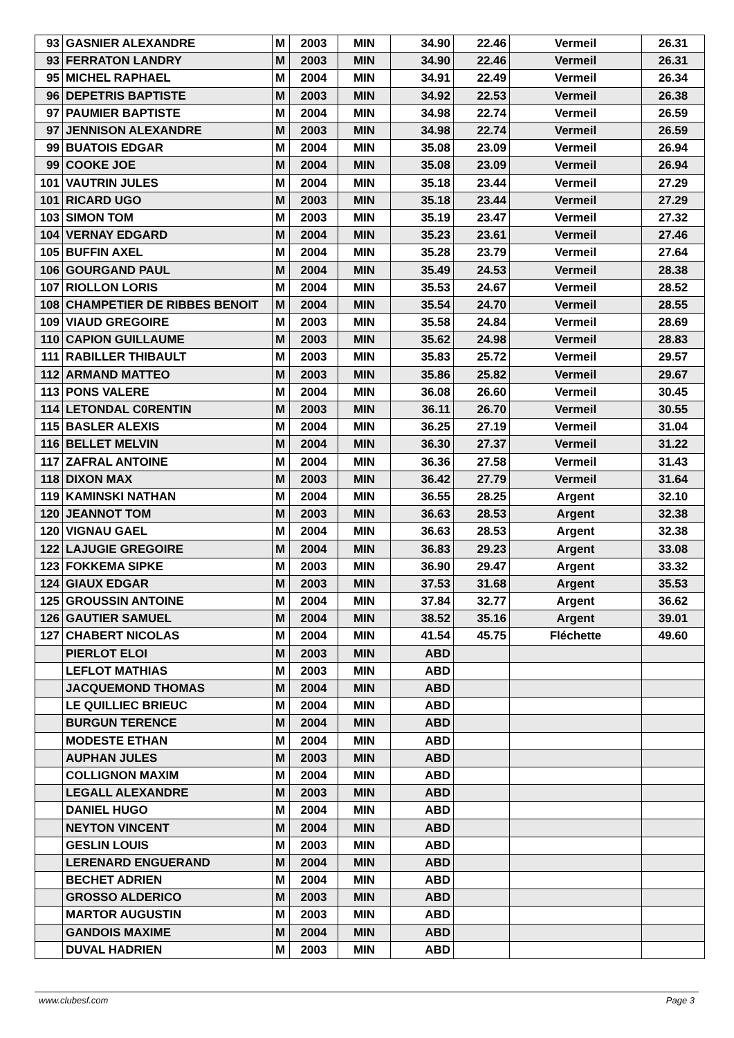| 93 | GASNIER ALEXANDRE | M | 2003 | MIN | 34.90 | 22.46 | Vermeil | 26.31 |
| 93 | FERRATON LANDRY | M | 2003 | MIN | 34.90 | 22.46 | Vermeil | 26.31 |
| 95 | MICHEL RAPHAEL | M | 2004 | MIN | 34.91 | 22.49 | Vermeil | 26.34 |
| 96 | DEPETRIS BAPTISTE | M | 2003 | MIN | 34.92 | 22.53 | Vermeil | 26.38 |
| 97 | PAUMIER BAPTISTE | M | 2004 | MIN | 34.98 | 22.74 | Vermeil | 26.59 |
| 97 | JENNISON ALEXANDRE | M | 2003 | MIN | 34.98 | 22.74 | Vermeil | 26.59 |
| 99 | BUATOIS EDGAR | M | 2004 | MIN | 35.08 | 23.09 | Vermeil | 26.94 |
| 99 | COOKE JOE | M | 2004 | MIN | 35.08 | 23.09 | Vermeil | 26.94 |
| 101 | VAUTRIN JULES | M | 2004 | MIN | 35.18 | 23.44 | Vermeil | 27.29 |
| 101 | RICARD UGO | M | 2003 | MIN | 35.18 | 23.44 | Vermeil | 27.29 |
| 103 | SIMON TOM | M | 2003 | MIN | 35.19 | 23.47 | Vermeil | 27.32 |
| 104 | VERNAY EDGARD | M | 2004 | MIN | 35.23 | 23.61 | Vermeil | 27.46 |
| 105 | BUFFIN AXEL | M | 2004 | MIN | 35.28 | 23.79 | Vermeil | 27.64 |
| 106 | GOURGAND PAUL | M | 2004 | MIN | 35.49 | 24.53 | Vermeil | 28.38 |
| 107 | RIOLLON LORIS | M | 2004 | MIN | 35.53 | 24.67 | Vermeil | 28.52 |
| 108 | CHAMPETIER DE RIBBES BENOIT | M | 2004 | MIN | 35.54 | 24.70 | Vermeil | 28.55 |
| 109 | VIAUD GREGOIRE | M | 2003 | MIN | 35.58 | 24.84 | Vermeil | 28.69 |
| 110 | CAPION GUILLAUME | M | 2003 | MIN | 35.62 | 24.98 | Vermeil | 28.83 |
| 111 | RABILLER THIBAULT | M | 2003 | MIN | 35.83 | 25.72 | Vermeil | 29.57 |
| 112 | ARMAND MATTEO | M | 2003 | MIN | 35.86 | 25.82 | Vermeil | 29.67 |
| 113 | PONS VALERE | M | 2004 | MIN | 36.08 | 26.60 | Vermeil | 30.45 |
| 114 | LETONDAL C0RENTIN | M | 2003 | MIN | 36.11 | 26.70 | Vermeil | 30.55 |
| 115 | BASLER ALEXIS | M | 2004 | MIN | 36.25 | 27.19 | Vermeil | 31.04 |
| 116 | BELLET MELVIN | M | 2004 | MIN | 36.30 | 27.37 | Vermeil | 31.22 |
| 117 | ZAFRAL ANTOINE | M | 2004 | MIN | 36.36 | 27.58 | Vermeil | 31.43 |
| 118 | DIXON MAX | M | 2003 | MIN | 36.42 | 27.79 | Vermeil | 31.64 |
| 119 | KAMINSKI NATHAN | M | 2004 | MIN | 36.55 | 28.25 | Argent | 32.10 |
| 120 | JEANNOT TOM | M | 2003 | MIN | 36.63 | 28.53 | Argent | 32.38 |
| 120 | VIGNAU GAEL | M | 2004 | MIN | 36.63 | 28.53 | Argent | 32.38 |
| 122 | LAJUGIE GREGOIRE | M | 2004 | MIN | 36.83 | 29.23 | Argent | 33.08 |
| 123 | FOKKEMA SIPKE | M | 2003 | MIN | 36.90 | 29.47 | Argent | 33.32 |
| 124 | GIAUX EDGAR | M | 2003 | MIN | 37.53 | 31.68 | Argent | 35.53 |
| 125 | GROUSSIN ANTOINE | M | 2004 | MIN | 37.84 | 32.77 | Argent | 36.62 |
| 126 | GAUTIER SAMUEL | M | 2004 | MIN | 38.52 | 35.16 | Argent | 39.01 |
| 127 | CHABERT NICOLAS | M | 2004 | MIN | 41.54 | 45.75 | Fléchette | 49.60 |
| | PIERLOT ELOI | M | 2003 | MIN | ABD | | | |
| | LEFLOT MATHIAS | M | 2003 | MIN | ABD | | | |
| | JACQUEMOND THOMAS | M | 2004 | MIN | ABD | | | |
| | LE QUILLIEC BRIEUC | M | 2004 | MIN | ABD | | | |
| | BURGUN TERENCE | M | 2004 | MIN | ABD | | | |
| | MODESTE ETHAN | M | 2004 | MIN | ABD | | | |
| | AUPHAN JULES | M | 2003 | MIN | ABD | | | |
| | COLLIGNON MAXIM | M | 2004 | MIN | ABD | | | |
| | LEGALL ALEXANDRE | M | 2003 | MIN | ABD | | | |
| | DANIEL HUGO | M | 2004 | MIN | ABD | | | |
| | NEYTON VINCENT | M | 2004 | MIN | ABD | | | |
| | GESLIN LOUIS | M | 2003 | MIN | ABD | | | |
| | LERENARD ENGUERAND | M | 2004 | MIN | ABD | | | |
| | BECHET ADRIEN | M | 2004 | MIN | ABD | | | |
| | GROSSO ALDERICO | M | 2003 | MIN | ABD | | | |
| | MARTOR AUGUSTIN | M | 2003 | MIN | ABD | | | |
| | GANDOIS MAXIME | M | 2004 | MIN | ABD | | | |
| | DUVAL HADRIEN | M | 2003 | MIN | ABD | | | |
www.clubesf.com Page 3